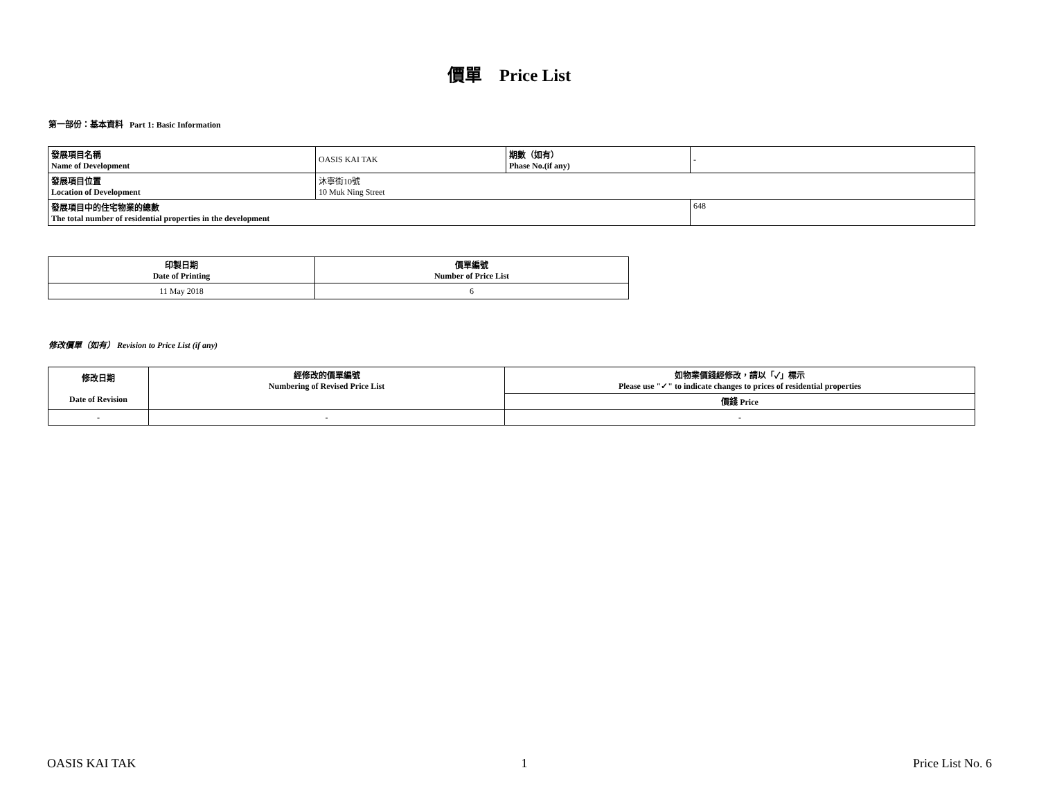價單 Price List
第一部份：基本資料 Part 1: Basic Information
| 發展項目名稱 Name of Development | OASIS KAI TAK | 期數（如有） Phase No.(if any) | - |
| 發展項目位置 Location of Development | 沐寧街10號 10 Muk Ning Street | | |
| 發展項目中的住宅物業的總數 The total number of residential properties in the development | | | 648 |
| 印製日期 Date of Printing | 價單編號 Number of Price List |
| 11 May 2018 | 6 |
修改價單（如有） Revision to Price List (if any)
| 修改日期 Date of Revision | 經修改的價單編號 Numbering of Revised Price List | 如物業價錢經修改，請以「✓」標示 Please use "✓" to indicate changes to prices of residential properties |
| | | 價錢 Price |
| - | - | - |
OASIS KAI TAK 1 Price List No. 6